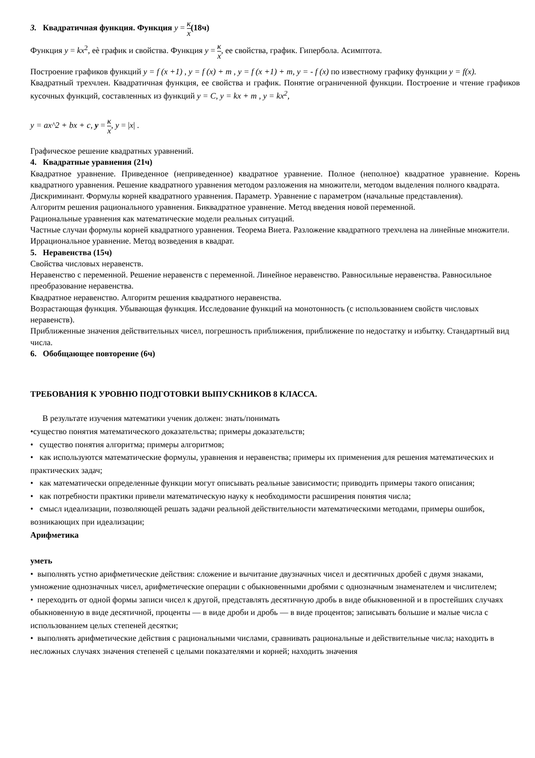3. Квадратичная функция. Функция y = к x(18ч)
Функция y = kx<sup>2</sup>, еѐ график и свойства. Функция y = к x, ее свойства, график. Гипербола. Асимптота.
Построение графиков функций y = f (x +1) , y = f (x) + m , y = f (x +1) + m, y = - f (x) по известному графику функции y = f(x).
Квадратный трехчлен. Квадратичная функция, ее свойства и график. Понятие ограниченной функции. Построение и чтение графиков кусочных функций, составленных из функций y = C, y = kx + m , y = kx<sup>2</sup>,
y = ax^2 + bx + c, y = к x, y = |x| .
Графическое решение квадратных уравнений.
4. Квадратные уравнения (21ч)
Квадратное уравнение. Приведенное (неприведенное) квадратное уравнение. Полное (неполное) квадратное уравнение. Корень квадратного уравнения. Решение квадратного уравнения методом разложения на множители, методом выделения полного квадрата.
Дискриминант. Формулы корней квадратного уравнения. Параметр. Уравнение с параметром (начальные представления).
Алгоритм решения рационального уравнения. Биквадратное уравнение. Метод введения новой переменной.
Рациональные уравнения как математические модели реальных ситуаций.
Частные случаи формулы корней квадратного уравнения. Теорема Виета. Разложение квадратного трехчлена на линейные множители.
Иррациональное уравнение. Метод возведения в квадрат.
5. Неравенства (15ч)
Свойства числовых неравенств.
Неравенство с переменной. Решение неравенств с переменной. Линейное неравенство. Равносильные неравенства. Равносильное преобразование неравенства.
Квадратное неравенство. Алгоритм решения квадратного неравенства.
Возрастающая функция. Убывающая функция. Исследование функций на монотонность (с использованием свойств числовых неравенств).
Приближенные значения действительных чисел, погрешность приближения, приближение по недостатку и избытку. Стандартный вид числа.
6. Обобщающее повторение (6ч)
ТРЕБОВАНИЯ К УРОВНЮ ПОДГОТОВКИ ВЫПУСКНИКОВ 8 КЛАССА.
В результате изучения математики ученик должен: знать/понимать
•существо понятия математического доказательства; примеры доказательств;
• существо понятия алгоритма; примеры алгоритмов;
• как используются математические формулы, уравнения и неравенства; примеры их применения для решения математических и практических задач;
• как математически определенные функции могут описывать реальные зависимости; приводить примеры такого описания;
• как потребности практики привели математическую науку к необходимости расширения понятия числа;
• смысл идеализации, позволяющей решать задачи реальной действительности математическими методами, примеры ошибок, возникающих при идеализации;
Арифметика
уметь
• выполнять устно арифметические действия: сложение и вычитание двузначных чисел и десятичных дробей с двумя знаками, умножение однозначных чисел, арифметические операции с обыкновенными дробями с однозначным знаменателем и числителем;
• переходить от одной формы записи чисел к другой, представлять десятичную дробь в виде обыкновенной и в простейших случаях обыкновенную в виде десятичной, проценты — в виде дроби и дробь — в виде процентов; записывать большие и малые числа с использованием целых степеней десятки;
• выполнять арифметические действия с рациональными числами, сравнивать рациональные и действительные числа; находить в несложных случаях значения степеней с целыми показателями и корней; находить значения